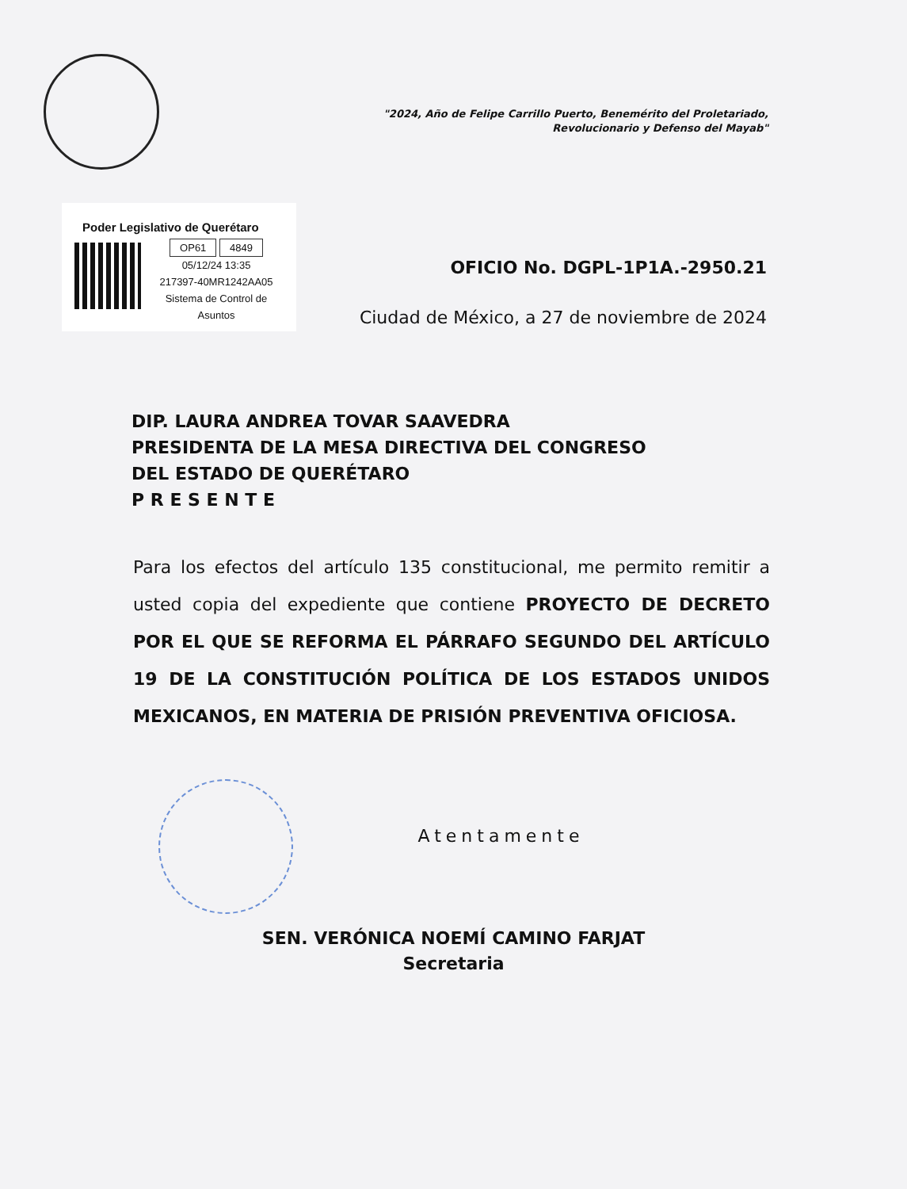"2024, Año de Felipe Carrillo Puerto, Benemérito del Proletariado,
Revolucionario y Defenso del Mayab"
Poder Legislativo de Querétaro
OP61 4849
05/12/24 13:35
217397-40MR1242AA05
Sistema de Control de Asuntos
OFICIO No. DGPL-1P1A.-2950.21
Ciudad de México, a 27 de noviembre de 2024
DIP. LAURA ANDREA TOVAR SAAVEDRA
PRESIDENTA DE LA MESA DIRECTIVA DEL CONGRESO
DEL ESTADO DE QUERÉTARO
P R E S E N T E
Para los efectos del artículo 135 constitucional, me permito remitir a usted copia del expediente que contiene PROYECTO DE DECRETO POR EL QUE SE REFORMA EL PÁRRAFO SEGUNDO DEL ARTÍCULO 19 DE LA CONSTITUCIÓN POLÍTICA DE LOS ESTADOS UNIDOS MEXICANOS, EN MATERIA DE PRISIÓN PREVENTIVA OFICIOSA.
Atentamente
SEN. VERÓNICA NOEMÍ CAMINO FARJAT
Secretaria